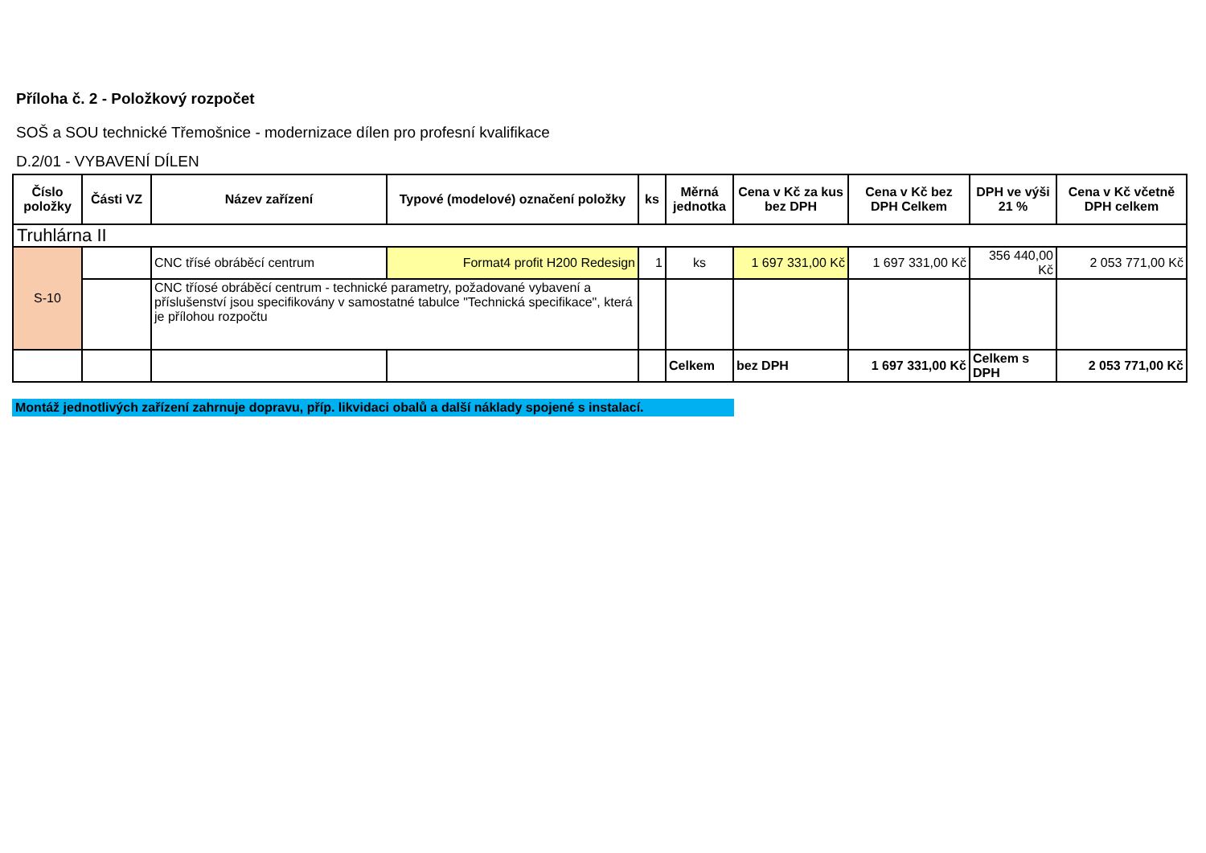Příloha č. 2 - Položkový rozpočet
SOŠ a SOU technické Třemošnice - modernizace dílen pro profesní kvalifikace
D.2/01 - VYBAVENÍ DÍLEN
| Číslo položky | Části VZ | Název zařízení | Typové (modelové) označení položky | ks | Měrná jednotka | Cena v Kč za kus bez DPH | Cena v Kč bez DPH Celkem | DPH ve výši 21 % | Cena v Kč včetně DPH celkem |
| --- | --- | --- | --- | --- | --- | --- | --- | --- | --- |
| Truhlárna II | | | | | | | | | |
| S-10 | | CNC třísé obráběcí centrum | Format4 profit H200 Redesign | 1 | ks | 1 697 331,00 Kč | 1 697 331,00 Kč | 356 440,00 Kč | 2 053 771,00 Kč |
| | | CNC tříosé obráběcí centrum - technické parametry, požadované vybavení a příslušenství jsou specifikovány v samostatné tabulce "Technická specifikace", která je přílohou rozpočtu | | | | | | | |
| | | | | | Celkem | bez DPH | 1 697 331,00 Kč | Celkem s DPH | 2 053 771,00 Kč |
Montáž jednotlivých zařízení zahrnuje dopravu, příp. likvidaci obalů a další náklady spojené s instalací.